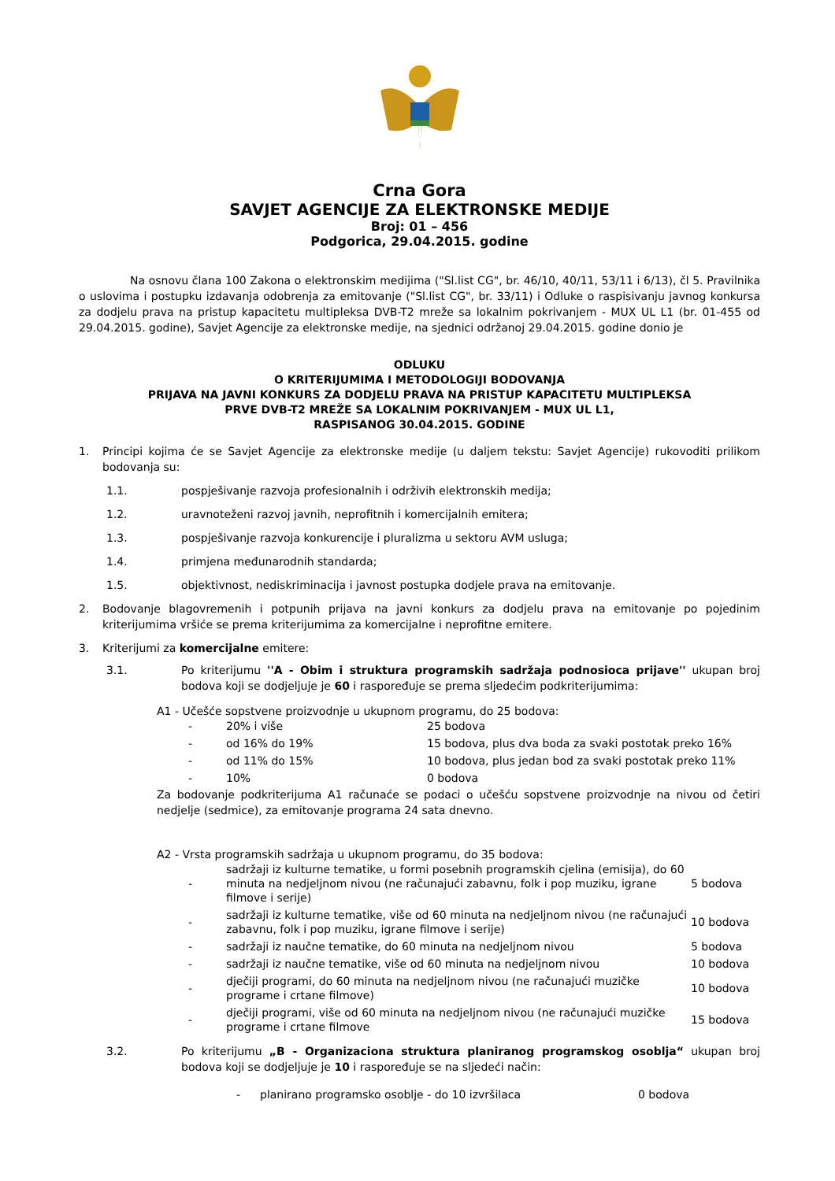Crna Gora
SAVJET AGENCIJE ZA ELEKTRONSKE MEDIJE
Broj: 01 – 456
Podgorica, 29.04.2015. godine
Na osnovu člana 100 Zakona o elektronskim medijima ("Sl.list CG", br. 46/10, 40/11, 53/11 i 6/13), čl 5. Pravilnika o uslovima i postupku izdavanja odobrenja za emitovanje ("Sl.list CG", br. 33/11) i Odluke o raspisivanju javnog konkursa za dodjelu prava na pristup kapacitetu multipleksa DVB-T2 mreže sa lokalnim pokrivanjem - MUX UL L1 (br. 01-455 od 29.04.2015. godine), Savjet Agencije za elektronske medije, na sjednici održanoj 29.04.2015. godine donio je
ODLUKU
O KRITERIJUMIMA I METODOLOGIJI BODOVANJA
PRIJAVA NA JAVNI KONKURS ZA DODJELU PRAVA NA PRISTUP KAPACITETU MULTIPLEKSA
PRVE DVB-T2 MREŽE SA LOKALNIM POKRIVANJEM - MUX UL L1,
RASPISANOG 30.04.2015. GODINE
1.
Principi kojima će se Savjet Agencije za elektronske medije (u daljem tekstu: Savjet Agencije) rukovoditi prilikom bodovanja su:
1.1. pospješivanje razvoja profesionalnih i održivih elektronskih medija;
1.2. uravnoteženi razvoj javnih, neprofitnih i komercijalnih emitera;
1.3. pospješivanje razvoja konkurencije i pluralizma u sektoru AVM usluga;
1.4. primjena međunarodnih standarda;
1.5. objektivnost, nediskriminacija i javnost postupka dodjele prava na emitovanje.
2.
Bodovanje blagovremenih i potpunih prijava na javni konkurs za dodjelu prava na emitovanje po pojedinim kriterijumima vršiće se prema kriterijumima za komercijalne i neprofitne emitere.
3. Kriterijumi za komercijalne emitere:
3.1.
Po kriterijumu ''A - Obim i struktura programskih sadržaja podnosioca prijave'' ukupan broj bodova koji se dodjeljuje je 60 i raspoređuje se prema sljedećim podkriterijumima:
A1 - Učešće sopstvene proizvodnje u ukupnom programu, do 25 bodova:
| - | 20% i više | 25 bodova |
| - | od 16% do 19% | 15 bodova, plus dva boda za svaki postotak preko 16% |
| - | od 11% do 15% | 10 bodova, plus jedan bod za svaki postotak preko 11% |
| - | 10% | 0 bodova |
Za bodovanje podkriterijuma A1 računaće se podaci o učešću sopstvene proizvodnje na nivou od četiri nedjelje (sedmice), za emitovanje programa 24 sata dnevno.
A2 - Vrsta programskih sadržaja u ukupnom programu, do 35 bodova:
| - | sadržaji iz kulturne tematike, u formi posebnih programskih cjelina (emisija), do 60 minuta na nedjeljnom nivou (ne računajući zabavnu, folk i pop muziku, igrane filmove i serije) | 5 bodova |
| - | sadržaji iz kulturne tematike, više od 60 minuta na nedjeljnom nivou (ne računajući zabavnu, folk i pop muziku, igrane filmove i serije) | 10 bodova |
| - | sadržaji iz naučne tematike, do 60 minuta na nedjeljnom nivou | 5 bodova |
| - | sadržaji iz naučne tematike, više od 60 minuta na nedjeljnom nivou | 10 bodova |
| - | dječiji programi, do 60 minuta na nedjeljnom nivou (ne računajući muzičke programe i crtane filmove) | 10 bodova |
| - | dječiji programi, više od 60 minuta na nedjeljnom nivou (ne računajući muzičke programe i crtane filmove | 15 bodova |
3.2.
Po kriterijumu „B - Organizaciona struktura planiranog programskog osoblja“ ukupan broj bodova koji se dodjeljuje je 10 i raspoređuje se na sljedeći način:
| - | planirano programsko osoblje - do 10 izvršilaca | 0 bodova |